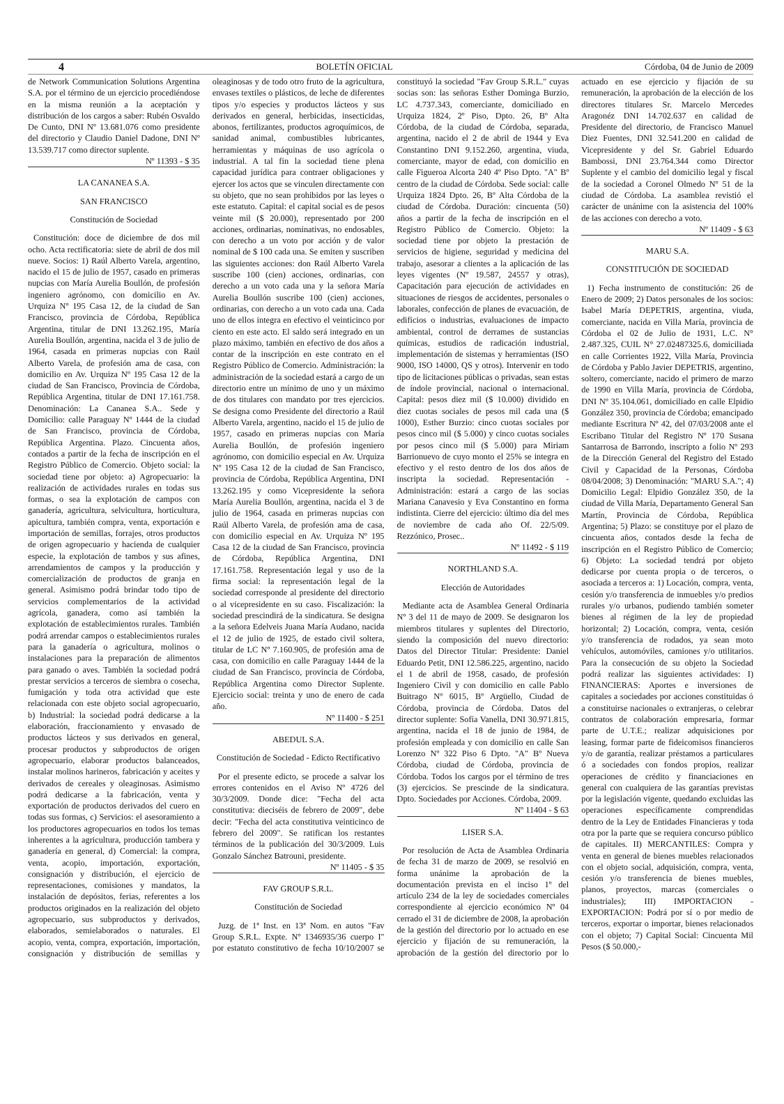4 BOLETÍN OFICIAL Córdoba, 04 de Junio de 2009
de Network Communication Solutions Argentina S.A. por el término de un ejercicio procediéndose en la misma reunión a la aceptación y distribución de los cargos a saber: Rubén Osvaldo De Cunto, DNI Nº 13.681.076 como presidente del directorio y Claudio Daniel Dadone, DNI Nº 13.539.717 como director suplente.
Nº 11393 - $ 35
LA CANANEA S.A.
SAN FRANCISCO
Constitución de Sociedad
Constitución: doce de diciembre de dos mil ocho. Acta rectificatoria: siete de abril de dos mil nueve. Socios: 1) Raúl Alberto Varela, argentino, nacido el 15 de julio de 1957, casado en primeras nupcias con María Aurelia Boullón, de profesión ingeniero agrónomo, con domicilio en Av. Urquiza Nº 195 Casa 12, de la ciudad de San Francisco, provincia de Córdoba, República Argentina, titular de DNI 13.262.195, María Aurelia Boullón, argentina, nacida el 3 de julio de 1964, casada en primeras nupcias con Raúl Alberto Varela, de profesión ama de casa, con domicilio en Av. Urquiza Nº 195 Casa 12 de la ciudad de San Francisco, Provincia de Córdoba, República Argentina, titular de DNI 17.161.758. Denominación: La Cananea S.A.. Sede y Domicilio: calle Paraguay Nº 1444 de la ciudad de San Francisco, provincia de Córdoba, República Argentina. Plazo. Cincuenta años, contados a partir de la fecha de inscripción en el Registro Público de Comercio. Objeto social: la sociedad tiene por objeto: a) Agropecuario: la realización de actividades rurales en todas sus formas, o sea la explotación de campos con ganadería, agricultura, selvicultura, horticultura, apicultura, también compra, venta, exportación e importación de semillas, forrajes, otros productos de origen agropecuario y hacienda de cualquier especie, la explotación de tambos y sus afines, arrendamientos de campos y la producción y comercialización de productos de granja en general. Asimismo podrá brindar todo tipo de servicios complementarios de la actividad agrícola, ganadera, como así también la explotación de establecimientos rurales. También podrá arrendar campos o establecimientos rurales para la ganadería o agricultura, molinos o instalaciones para la preparación de alimentos para ganado o aves. También la sociedad podrá prestar servicios a terceros de siembra o cosecha, fumigación y toda otra actividad que este relacionada con este objeto social agropecuario, b) Industrial: la sociedad podrá dedicarse a la elaboración, fraccionamiento y envasado de productos lácteos y sus derivados en general, procesar productos y subproductos de origen agropecuario, elaborar productos balanceados, instalar molinos harineros, fabricación y aceites y derivados de cereales y oleaginosas. Asimismo podrá dedicarse a la fabricación, venta y exportación de productos derivados del cuero en todas sus formas, c) Servicios: el asesoramiento a los productores agropecuarios en todos los temas inherentes a la agricultura, producción tambera y ganadería en general, d) Comercial: la compra, venta, acopio, importación, exportación, consignación y distribución, el ejercicio de representaciones, comisiones y mandatos, la instalación de depósitos, ferias, referentes a los productos originados en la realización del objeto agropecuario, sus subproductos y derivados, elaborados, semielaborados o naturales. El acopio, venta, compra, exportación, importación, consignación y distribución de semillas y oleaginosas y de todo otro fruto de la agricultura, envases textiles o plásticos, de leche de diferentes tipos y/o especies y productos lácteos y sus derivados en general, herbicidas, insecticidas, abonos, fertilizantes, productos agroquímicos, de sanidad animal, combustibles lubricantes, herramientas y máquinas de uso agrícola o industrial. A tal fin la sociedad tiene plena capacidad jurídica para contraer obligaciones y ejercer los actos que se vinculen directamente con su objeto, que no sean prohibidos por las leyes o este estatuto. Capital: el capital social es de pesos veinte mil ($ 20.000), representado por 200 acciones, ordinarias, nominativas, no endosables, con derecho a un voto por acción y de valor nominal de $ 100 cada una. Se emiten y suscriben las siguientes acciones: don Raúl Alberto Varela suscribe 100 (cien) acciones, ordinarias, con derecho a un voto cada una y la señora María Aurelia Boullón suscribe 100 (cien) acciones, ordinarias, con derecho a un voto cada una. Cada uno de ellos integra en efectivo el veinticinco por ciento en este acto. El saldo será integrado en un plazo máximo, también en efectivo de dos años a contar de la inscripción en este contrato en el Registro Público de Comercio. Administración: la administración de la sociedad estará a cargo de un directorio entre un mínimo de uno y un máximo de dos titulares con mandato por tres ejercicios. Se designa como Presidente del directorio a Raúl Alberto Varela, argentino, nacido el 15 de julio de 1957, casado en primeras nupcias con María Aurelia Boullón, de profesión ingeniero agrónomo, con domicilio especial en Av. Urquiza Nº 195 Casa 12 de la ciudad de San Francisco, provincia de Córdoba, República Argentina, DNI 13.262.195 y como Vicepresidente la señora María Aurelia Boullón, argentina, nacida el 3 de julio de 1964, casada en primeras nupcias con Raúl Alberto Varela, de profesión ama de casa, con domicilio especial en Av. Urquiza Nº 195 Casa 12 de la ciudad de San Francisco, provincia de Córdoba, República Argentina, DNI 17.161.758. Representación legal y uso de la firma social: la representación legal de la sociedad corresponde al presidente del directorio o al vicepresidente en su caso. Fiscalización: la sociedad prescindirá de la sindicatura. Se designa a la señora Edelveis Juana María Audano, nacida el 12 de julio de 1925, de estado civil soltera, titular de LC Nº 7.160.905, de profesión ama de casa, con domicilio en calle Paraguay 1444 de la ciudad de San Francisco, provincia de Córdoba, República Argentina como Director Suplente. Ejercicio social: treinta y uno de enero de cada año.
Nº 11400 - $ 251
ABEDUL S.A.
Constitución de Sociedad - Edicto Rectificativo
Por el presente edicto, se procede a salvar los errores contenidos en el Aviso Nº 4726 del 30/3/2009. Donde dice: "Fecha del acta constitutiva: dieciséis de febrero de 2009", debe decir: "Fecha del acta constitutiva veinticinco de febrero del 2009". Se ratifican los restantes términos de la publicación del 30/3/2009. Luis Gonzalo Sánchez Batrouni, presidente.
Nº 11405 - $ 35
FAV GROUP S.R.L.
Constitución de Sociedad
Juzg. de 1ª Inst. en 13ª Nom. en autos "Fav Group S.R.L. Expte. Nº 1346935/36 cuerpo I" por estatuto constitutivo de fecha 10/10/2007 se constituyó la sociedad "Fav Group S.R.L." cuyas socias son: las señoras Esther Dominga Burzio, LC 4.737.343, comerciante, domiciliado en Urquiza 1824, 2º Piso, Dpto. 26, Bº Alta Córdoba, de la ciudad de Córdoba, separada, argentina, nacido el 2 de abril de 1944 y Eva Constantino DNI 9.152.260, argentina, viuda, comerciante, mayor de edad, con domicilio en calle Figueroa Alcorta 240 4º Piso Dpto. "A" Bº centro de la ciudad de Córdoba. Sede social: calle Urquiza 1824 Dpto. 26, Bº Alta Córdoba de la ciudad de Córdoba. Duración: cincuenta (50) años a partir de la fecha de inscripción en el Registro Público de Comercio. Objeto: la sociedad tiene por objeto la prestación de servicios de higiene, seguridad y medicina del trabajo, asesorar a clientes a la aplicación de las leyes vigentes (Nº 19.587, 24557 y otras), Capacitación para ejecución de actividades en situaciones de riesgos de accidentes, personales o laborales, confección de planes de evacuación, de edificios o industrias, evaluaciones de impacto ambiental, control de derrames de sustancias químicas, estudios de radicación industrial, implementación de sistemas y herramientas (ISO 9000, ISO 14000, QS y otros). Intervenir en todo tipo de licitaciones públicas o privadas, sean estas de índole provincial, nacional o internacional. Capital: pesos diez mil ($ 10.000) dividido en diez cuotas sociales de pesos mil cada una ($ 1000), Esther Burzio: cinco cuotas sociales por pesos cinco mil ($ 5.000) y cinco cuotas sociales por pesos cinco mil ($ 5.000) para Miriam Barrionuevo de cuyo monto el 25% se integra en efectivo y el resto dentro de los dos años de inscripta la sociedad. Representación - Administración: estará a cargo de las socias Mariana Canavesio y Eva Constantino en forma indistinta. Cierre del ejercicio: último día del mes de noviembre de cada año Of. 22/5/09. Rezzónico, Prosec..
Nº 11492 - $ 119
NORTHLAND S.A.
Elección de Autoridades
Mediante acta de Asamblea General Ordinaria Nº 3 del 11 de mayo de 2009. Se designaron los miembros titulares y suplentes del Directorio, siendo la composición del nuevo directorio: Datos del Director Titular: Presidente: Daniel Eduardo Petit, DNI 12.586.225, argentino, nacido el 1 de abril de 1958, casado, de profesión Ingeniero Civil y con domicilio en calle Pablo Buitrago Nº 6015, Bº Argüello, Ciudad de Córdoba, provincia de Córdoba. Datos del director suplente: Sofía Vanella, DNI 30.971.815, argentina, nacida el 18 de junio de 1984, de profesión empleada y con domicilio en calle San Lorenzo Nº 322 Piso 6 Dpto. "A" Bº Nueva Córdoba, ciudad de Córdoba, provincia de Córdoba. Todos los cargos por el término de tres (3) ejercicios. Se prescinde de la sindicatura. Dpto. Sociedades por Acciones. Córdoba, 2009.
Nº 11404 - $ 63
LISER S.A.
Por resolución de Acta de Asamblea Ordinaria de fecha 31 de marzo de 2009, se resolvió en forma unánime la aprobación de la documentación prevista en el inciso 1º del artículo 234 de la ley de sociedades comerciales correspondiente al ejercicio económico Nº 04 cerrado el 31 de diciembre de 2008, la aprobación de la gestión del directorio por lo actuado en ese ejercicio y fijación de su remuneración, la aprobación de la gestión del directorio por lo actuado en ese ejercicio y fijación de su remuneración, la aprobación de la elección de los directores titulares Sr. Marcelo Mercedes Aragonéz DNI 14.702.637 en calidad de Presidente del directorio, de Francisco Manuel Diez Fuentes, DNI 32.541.200 en calidad de Vicepresidente y del Sr. Gabriel Eduardo Bambossi, DNI 23.764.344 como Director Suplente y el cambio del domicilio legal y fiscal de la sociedad a Coronel Olmedo Nº 51 de la ciudad de Córdoba. La asamblea revistió el carácter de unánime con la asistencia del 100% de las acciones con derecho a voto.
Nº 11409 - $ 63
MARU S.A.
CONSTITUCIÓN DE SOCIEDAD
1) Fecha instrumento de constitución: 26 de Enero de 2009; 2) Datos personales de los socios: Isabel María DEPETRIS, argentina, viuda, comerciante, nacida en Villa María, provincia de Córdoba el 02 de Julio de 1931, L.C. N° 2.487.325, CUIL N° 27.02487325.6, domiciliada en calle Corrientes 1922, Villa María, Provincia de Córdoba y Pablo Javier DEPETRIS, argentino, soltero, comerciante, nacido el primero de marzo de 1990 en Villa María, provincia de Córdoba, DNI Nº 35.104.061, domiciliado en calle Elpidio González 350, provincia de Córdoba; emancipado mediante Escritura Nº 42, del 07/03/2008 ante el Escribano Titular del Registro Nº 170 Susana Santarrosa de Barrondo, inscripto a folio Nº 293 de la Dirección General del Registro del Estado Civil y Capacidad de la Personas, Córdoba 08/04/2008; 3) Denominación: "MARU S.A."; 4) Domicilio Legal: Elpidio González 350, de la ciudad de Villa María, Departamento General San Martín, Provincia de Córdoba, República Argentina; 5) Plazo: se constituye por el plazo de cincuenta años, contados desde la fecha de inscripción en el Registro Público de Comercio; 6) Objeto: La sociedad tendrá por objeto dedicarse por cuenta propia o de terceros, o asociada a terceros a: 1) Locación, compra, venta, cesión y/o transferencia de inmuebles y/o predios rurales y/o urbanos, pudiendo también someter bienes al régimen de la ley de propiedad horizontal; 2) Locación, compra, venta, cesión y/o transferencia de rodados, ya sean moto vehículos, automóviles, camiones y/o utilitarios. Para la consecución de su objeto la Sociedad podrá realizar las siguientes actividades: I) FINANCIERAS: Aportes e inversiones de capitales a sociedades por acciones constituidas ó a constituirse nacionales o extranjeras, o celebrar contratos de colaboración empresaria, formar parte de U.T.E.; realizar adquisiciones por leasing, formar parte de fideicomisos financieros y/o de garantía, realizar préstamos a particulares ó a sociedades con fondos propios, realizar operaciones de crédito y financiaciones en general con cualquiera de las garantías previstas por la legislación vigente, quedando excluidas las operaciones específicamente comprendidas dentro de la Ley de Entidades Financieras y toda otra por la parte que se requiera concurso público de capitales. II) MERCANTILES: Compra y venta en general de bienes muebles relacionados con el objeto social, adquisición, compra, venta, cesión y/o transferencia de bienes muebles, planos, proyectos, marcas (comerciales o industriales); III) IMPORTACION -EXPORTACION: Podrá por sí o por medio de terceros, exportar o importar, bienes relacionados con el objeto; 7) Capital Social: Cincuenta Mil Pesos ($ 50.000,-